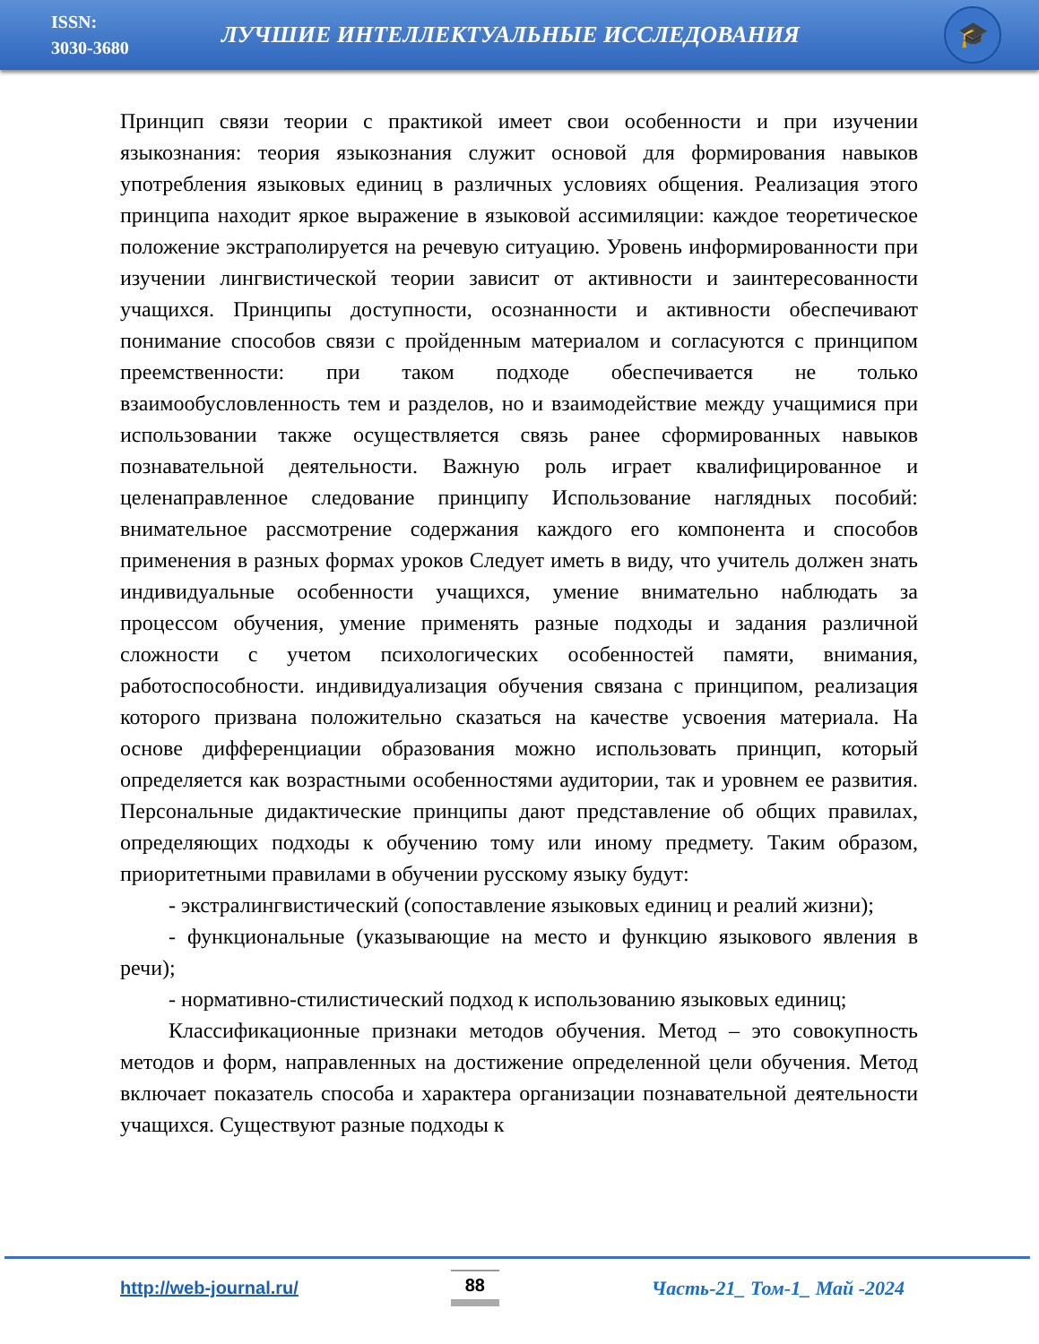ISSN:
3030-3680
ЛУЧШИЕ ИНТЕЛЛЕКТУАЛЬНЫЕ ИССЛЕДОВАНИЯ
🎓
Принцип связи теории с практикой имеет свои особенности и при изучении языкознания: теория языкознания служит основой для формирования навыков употребления языковых единиц в различных условиях общения. Реализация этого принципа находит яркое выражение в языковой ассимиляции: каждое теоретическое положение экстраполируется на речевую ситуацию. Уровень информированности при изучении лингвистической теории зависит от активности и заинтересованности учащихся. Принципы доступности, осознанности и активности обеспечивают понимание способов связи с пройденным материалом и согласуются с принципом преемственности: при таком подходе обеспечивается не только взаимообусловленность тем и разделов, но и взаимодействие между учащимися при использовании также осуществляется связь ранее сформированных навыков познавательной деятельности. Важную роль играет квалифицированное и целенаправленное следование принципу Использование наглядных пособий: внимательное рассмотрение содержания каждого его компонента и способов применения в разных формах уроков Следует иметь в виду, что учитель должен знать индивидуальные особенности учащихся, умение внимательно наблюдать за процессом обучения, умение применять разные подходы и задания различной сложности с учетом психологических особенностей памяти, внимания, работоспособности. индивидуализация обучения связана с принципом, реализация которого призвана положительно сказаться на качестве усвоения материала. На основе дифференциации образования можно использовать принцип, который определяется как возрастными особенностями аудитории, так и уровнем ее развития. Персональные дидактические принципы дают представление об общих правилах, определяющих подходы к обучению тому или иному предмету. Таким образом, приоритетными правилами в обучении русскому языку будут:
- экстралингвистический (сопоставление языковых единиц и реалий жизни);
- функциональные (указывающие на место и функцию языкового явления в речи);
- нормативно-стилистический подход к использованию языковых единиц;
Классификационные признаки методов обучения. Метод – это совокупность методов и форм, направленных на достижение определенной цели обучения. Метод включает показатель способа и характера организации познавательной деятельности учащихся. Существуют разные подходы к
http://web-journal.ru/ 88 Часть-21_ Том-1_ Май -2024